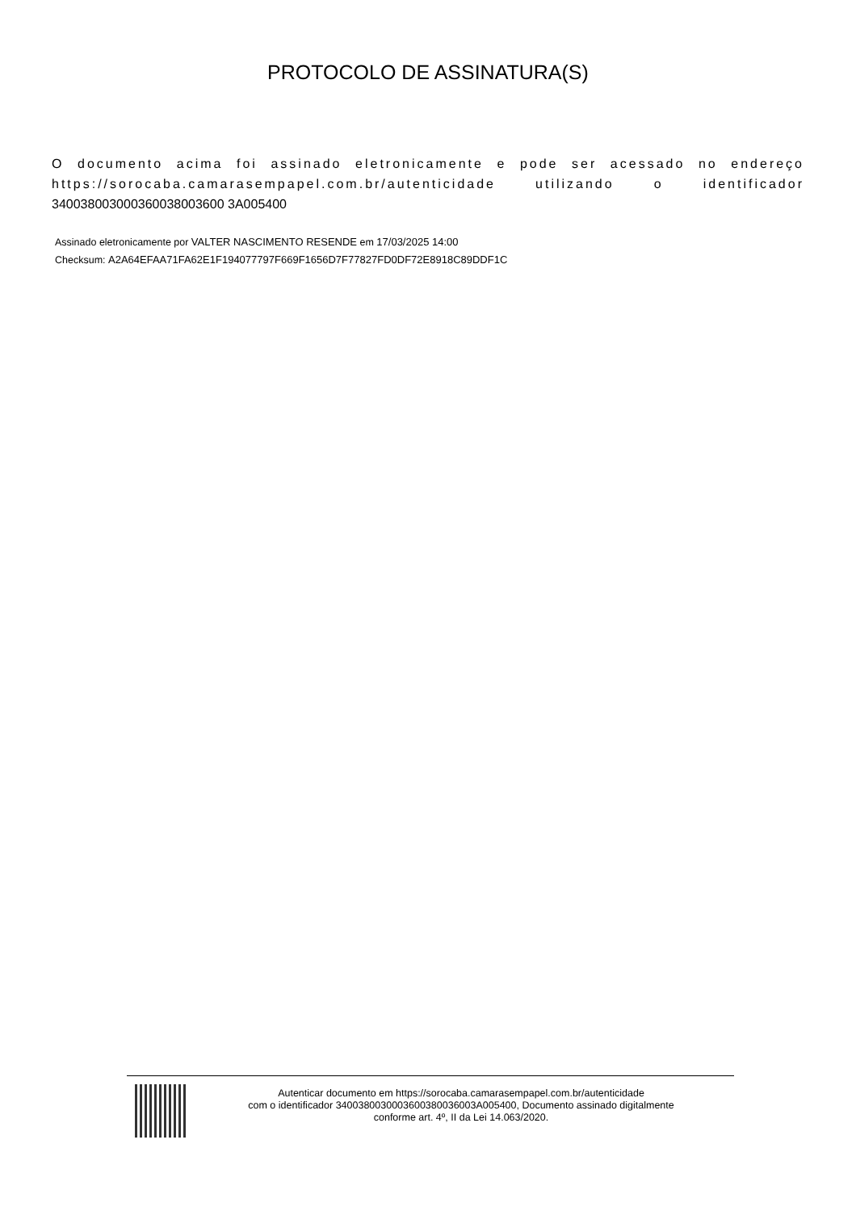PROTOCOLO DE ASSINATURA(S)
O documento acima foi assinado eletronicamente e pode ser acessado no endereço https://sorocaba.camarasempapel.com.br/autenticidade utilizando o identificador 340038003000360038003600 3A005400
Assinado eletronicamente por VALTER NASCIMENTO RESENDE em 17/03/2025 14:00
Checksum: A2A64EFAA71FA62E1F194077797F669F1656D7F77827FD0DF72E8918C89DDF1C
Autenticar documento em https://sorocaba.camarasempapel.com.br/autenticidade
com o identificador 3400380030003600380036003A005400, Documento assinado digitalmente
conforme art. 4º, II da Lei 14.063/2020.